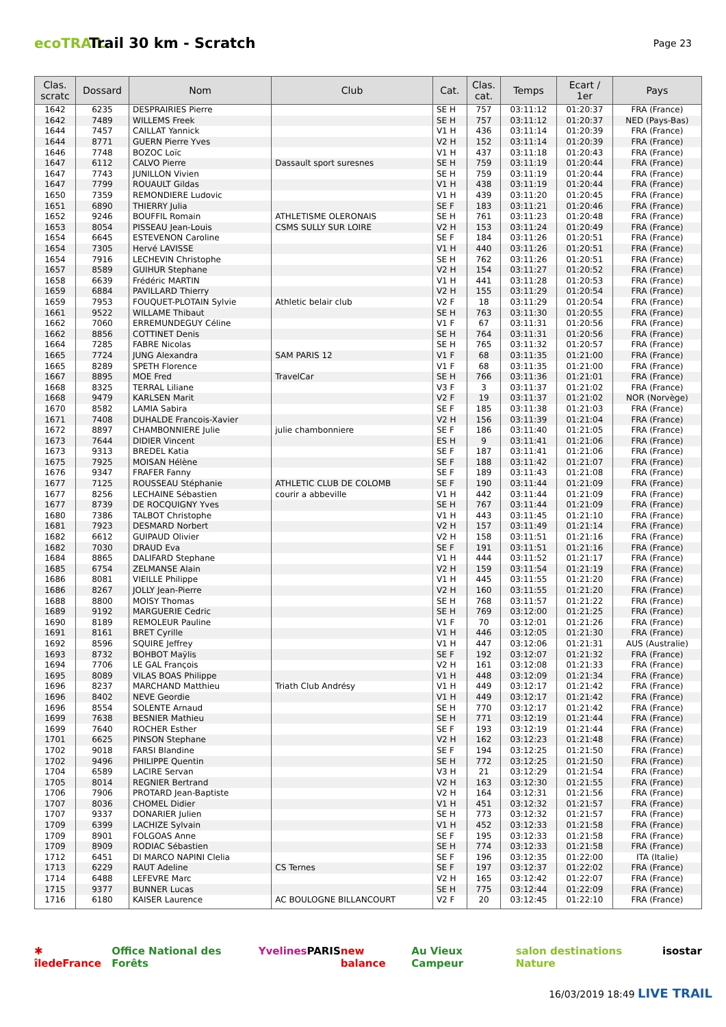ecoTRAIL
Trail 30 km - Scratch
Page 23
| Clas. scratc | Dossard | Nom | Club | Cat. | Clas. cat. | Temps | Ecart / 1er | Pays |
| --- | --- | --- | --- | --- | --- | --- | --- | --- |
| 1642 | 6235 | DESPRAIRIES Pierre | | SE H | 757 | 03:11:12 | 01:20:37 | FRA (France) |
| 1642 | 7489 | WILLEMS Freek | | SE H | 757 | 03:11:12 | 01:20:37 | NED (Pays-Bas) |
| 1644 | 7457 | CAILLAT Yannick | | V1 H | 436 | 03:11:14 | 01:20:39 | FRA (France) |
| 1644 | 8771 | GUERN Pierre Yves | | V2 H | 152 | 03:11:14 | 01:20:39 | FRA (France) |
| 1646 | 7748 | BOZOC Loïc | | V1 H | 437 | 03:11:18 | 01:20:43 | FRA (France) |
| 1647 | 6112 | CALVO Pierre | Dassault sport suresnes | SE H | 759 | 03:11:19 | 01:20:44 | FRA (France) |
| 1647 | 7743 | JUNILLON Vivien | | SE H | 759 | 03:11:19 | 01:20:44 | FRA (France) |
| 1647 | 7799 | ROUAULT Gildas | | V1 H | 438 | 03:11:19 | 01:20:44 | FRA (France) |
| 1650 | 7359 | REMONDIERE Ludovic | | V1 H | 439 | 03:11:20 | 01:20:45 | FRA (France) |
| 1651 | 6890 | THIERRY Julia | | SE F | 183 | 03:11:21 | 01:20:46 | FRA (France) |
| 1652 | 9246 | BOUFFIL Romain | ATHLETISME OLERONAIS | SE H | 761 | 03:11:23 | 01:20:48 | FRA (France) |
| 1653 | 8054 | PISSEAU Jean-Louis | CSMS SULLY SUR LOIRE | V2 H | 153 | 03:11:24 | 01:20:49 | FRA (France) |
| 1654 | 6645 | ESTEVENON Caroline | | SE F | 184 | 03:11:26 | 01:20:51 | FRA (France) |
| 1654 | 7305 | Hervé LAVISSE | | V1 H | 440 | 03:11:26 | 01:20:51 | FRA (France) |
| 1654 | 7916 | LECHEVIN Christophe | | SE H | 762 | 03:11:26 | 01:20:51 | FRA (France) |
| 1657 | 8589 | GUIHUR Stephane | | V2 H | 154 | 03:11:27 | 01:20:52 | FRA (France) |
| 1658 | 6639 | Frédéric MARTIN | | V1 H | 441 | 03:11:28 | 01:20:53 | FRA (France) |
| 1659 | 6884 | PAVILLARD Thierry | | V2 H | 155 | 03:11:29 | 01:20:54 | FRA (France) |
| 1659 | 7953 | FOUQUET-PLOTAIN Sylvie | Athletic belair club | V2 F | 18 | 03:11:29 | 01:20:54 | FRA (France) |
| 1661 | 9522 | WILLAME Thibaut | | SE H | 763 | 03:11:30 | 01:20:55 | FRA (France) |
| 1662 | 7060 | ERREMUNDEGUY Céline | | V1 F | 67 | 03:11:31 | 01:20:56 | FRA (France) |
| 1662 | 8856 | COTTINET Denis | | SE H | 764 | 03:11:31 | 01:20:56 | FRA (France) |
| 1664 | 7285 | FABRE Nicolas | | SE H | 765 | 03:11:32 | 01:20:57 | FRA (France) |
| 1665 | 7724 | JUNG Alexandra | SAM PARIS 12 | V1 F | 68 | 03:11:35 | 01:21:00 | FRA (France) |
| 1665 | 8289 | SPETH Florence | | V1 F | 68 | 03:11:35 | 01:21:00 | FRA (France) |
| 1667 | 8895 | MOE Fred | TravelCar | SE H | 766 | 03:11:36 | 01:21:01 | FRA (France) |
| 1668 | 8325 | TERRAL Liliane | | V3 F | 3 | 03:11:37 | 01:21:02 | FRA (France) |
| 1668 | 9479 | KARLSEN Marit | | V2 F | 19 | 03:11:37 | 01:21:02 | NOR (Norvège) |
| 1670 | 8582 | LAMIA Sabira | | SE F | 185 | 03:11:38 | 01:21:03 | FRA (France) |
| 1671 | 7408 | DUHALDE Francois-Xavier | | V2 H | 156 | 03:11:39 | 01:21:04 | FRA (France) |
| 1672 | 8897 | CHAMBONNIERE Julie | julie chambonniere | SE F | 186 | 03:11:40 | 01:21:05 | FRA (France) |
| 1673 | 7644 | DIDIER Vincent | | ES H | 9 | 03:11:41 | 01:21:06 | FRA (France) |
| 1673 | 9313 | BREDEL Katia | | SE F | 187 | 03:11:41 | 01:21:06 | FRA (France) |
| 1675 | 7925 | MOISAN Hélène | | SE F | 188 | 03:11:42 | 01:21:07 | FRA (France) |
| 1676 | 9347 | FRAFER Fanny | | SE F | 189 | 03:11:43 | 01:21:08 | FRA (France) |
| 1677 | 7125 | ROUSSEAU Stéphanie | ATHLETIC CLUB DE COLOMB | SE F | 190 | 03:11:44 | 01:21:09 | FRA (France) |
| 1677 | 8256 | LECHAINE Sébastien | courir a abbeville | V1 H | 442 | 03:11:44 | 01:21:09 | FRA (France) |
| 1677 | 8739 | DE ROCQUIGNY Yves | | SE H | 767 | 03:11:44 | 01:21:09 | FRA (France) |
| 1680 | 7386 | TALBOT Christophe | | V1 H | 443 | 03:11:45 | 01:21:10 | FRA (France) |
| 1681 | 7923 | DESMARD Norbert | | V2 H | 157 | 03:11:49 | 01:21:14 | FRA (France) |
| 1682 | 6612 | GUIPAUD Olivier | | V2 H | 158 | 03:11:51 | 01:21:16 | FRA (France) |
| 1682 | 7030 | DRAUD Eva | | SE F | 191 | 03:11:51 | 01:21:16 | FRA (France) |
| 1684 | 8865 | DALIFARD Stephane | | V1 H | 444 | 03:11:52 | 01:21:17 | FRA (France) |
| 1685 | 6754 | ZELMANSE Alain | | V2 H | 159 | 03:11:54 | 01:21:19 | FRA (France) |
| 1686 | 8081 | VIEILLE Philippe | | V1 H | 445 | 03:11:55 | 01:21:20 | FRA (France) |
| 1686 | 8267 | JOLLY Jean-Pierre | | V2 H | 160 | 03:11:55 | 01:21:20 | FRA (France) |
| 1688 | 8800 | MOISY Thomas | | SE H | 768 | 03:11:57 | 01:21:22 | FRA (France) |
| 1689 | 9192 | MARGUERIE Cedric | | SE H | 769 | 03:12:00 | 01:21:25 | FRA (France) |
| 1690 | 8189 | REMOLEUR Pauline | | V1 F | 70 | 03:12:01 | 01:21:26 | FRA (France) |
| 1691 | 8161 | BRET Cyrille | | V1 H | 446 | 03:12:05 | 01:21:30 | FRA (France) |
| 1692 | 8596 | SQUIRE Jeffrey | | V1 H | 447 | 03:12:06 | 01:21:31 | AUS (Australie) |
| 1693 | 8732 | BOHBOT Maÿlis | | SE F | 192 | 03:12:07 | 01:21:32 | FRA (France) |
| 1694 | 7706 | LE GAL François | | V2 H | 161 | 03:12:08 | 01:21:33 | FRA (France) |
| 1695 | 8089 | VILAS BOAS Philippe | | V1 H | 448 | 03:12:09 | 01:21:34 | FRA (France) |
| 1696 | 8237 | MARCHAND Matthieu | Triath Club Andrésy | V1 H | 449 | 03:12:17 | 01:21:42 | FRA (France) |
| 1696 | 8402 | NEVE Geordie | | V1 H | 449 | 03:12:17 | 01:21:42 | FRA (France) |
| 1696 | 8554 | SOLENTE Arnaud | | SE H | 770 | 03:12:17 | 01:21:42 | FRA (France) |
| 1699 | 7638 | BESNIER Mathieu | | SE H | 771 | 03:12:19 | 01:21:44 | FRA (France) |
| 1699 | 7640 | ROCHER Esther | | SE F | 193 | 03:12:19 | 01:21:44 | FRA (France) |
| 1701 | 6625 | PINSON Stephane | | V2 H | 162 | 03:12:23 | 01:21:48 | FRA (France) |
| 1702 | 9018 | FARSI Blandine | | SE F | 194 | 03:12:25 | 01:21:50 | FRA (France) |
| 1702 | 9496 | PHILIPPE Quentin | | SE H | 772 | 03:12:25 | 01:21:50 | FRA (France) |
| 1704 | 6589 | LACIRE Servan | | V3 H | 21 | 03:12:29 | 01:21:54 | FRA (France) |
| 1705 | 8014 | REGNIER Bertrand | | V2 H | 163 | 03:12:30 | 01:21:55 | FRA (France) |
| 1706 | 7906 | PROTARD Jean-Baptiste | | V2 H | 164 | 03:12:31 | 01:21:56 | FRA (France) |
| 1707 | 8036 | CHOMEL Didier | | V1 H | 451 | 03:12:32 | 01:21:57 | FRA (France) |
| 1707 | 9337 | DONARIER Julien | | SE H | 773 | 03:12:32 | 01:21:57 | FRA (France) |
| 1709 | 6399 | LACHIZE Sylvain | | V1 H | 452 | 03:12:33 | 01:21:58 | FRA (France) |
| 1709 | 8901 | FOLGOAS Anne | | SE F | 195 | 03:12:33 | 01:21:58 | FRA (France) |
| 1709 | 8909 | RODIAC Sébastien | | SE H | 774 | 03:12:33 | 01:21:58 | FRA (France) |
| 1712 | 6451 | DI MARCO NAPINI Clelia | | SE F | 196 | 03:12:35 | 01:22:00 | ITA (Italie) |
| 1713 | 6229 | RAUT Adeline | CS Ternes | SE F | 197 | 03:12:37 | 01:22:02 | FRA (France) |
| 1714 | 6488 | LEFEVRE Marc | | V2 H | 165 | 03:12:42 | 01:22:07 | FRA (France) |
| 1715 | 9377 | BUNNER Lucas | | SE H | 775 | 03:12:44 | 01:22:09 | FRA (France) |
| 1716 | 6180 | KAISER Laurence | AC BOULOGNE BILLANCOURT | V2 F | 20 | 03:12:45 | 01:22:10 | FRA (France) |
✱ îledeFrance Office National des Forêts Yvelines PARIS new balance Au Vieux Campeur salon destinations Nature isostar
16/03/2019 18:49 LIVE TRAIL